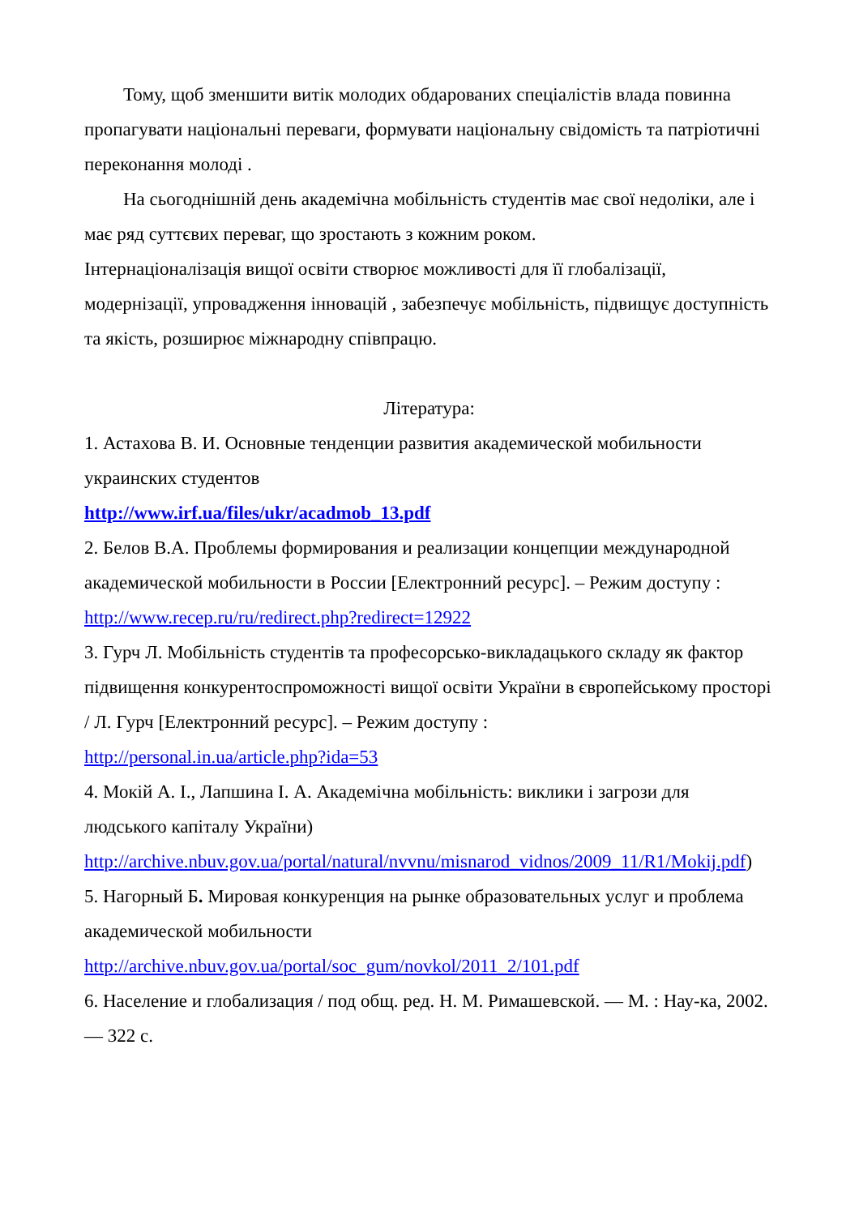Тому, щоб зменшити витік молодих обдарованих спеціалістів влада повинна пропагувати національні переваги, формувати національну свідомість та патріотичні переконання молоді .
На сьогоднішній день академічна мобільність студентів має свої недоліки, але і має ряд суттєвих переваг, що зростають з кожним роком.
Інтернаціоналізація вищої освіти створює можливості для її глобалізації, модернізації, упровадження інновацій , забезпечує мобільність, підвищує доступність та якість, розширює міжнародну співпрацю.
Література:
1. Астахова В. И. Основные тенденции развития академической мобильности украинских студентов
http://www.irf.ua/files/ukr/acadmob_13.pdf
2. Белов В.А. Проблемы формирования и реализации концепции международной академической мобильности в России [Електронний ресурс]. – Режим доступу :
http://www.recep.ru/ru/redirect.php?redirect=12922
3. Гурч Л. Мобільність студентів та професорсько-викладацького складу як фактор підвищення конкурентоспроможності вищої освіти України в європейському просторі / Л. Гурч [Електронний ресурс]. – Режим доступу :
http://personal.in.ua/article.php?ida=53
4. Мокій А. І., Лапшина І. А. Академічна мобільність: виклики і загрози для людського капіталу України)
http://archive.nbuv.gov.ua/portal/natural/nvvnu/misnarod_vidnos/2009_11/R1/Mokij.pdf)
5. Нагорный Б. Мировая конкуренция на рынке образовательных услуг и проблема академической мобильности
http://archive.nbuv.gov.ua/portal/soc_gum/novkol/2011_2/101.pdf
6. Население и глобализация / под общ. ред. Н. М. Римашевской. — М. : Нау-ка, 2002. — 322 с.